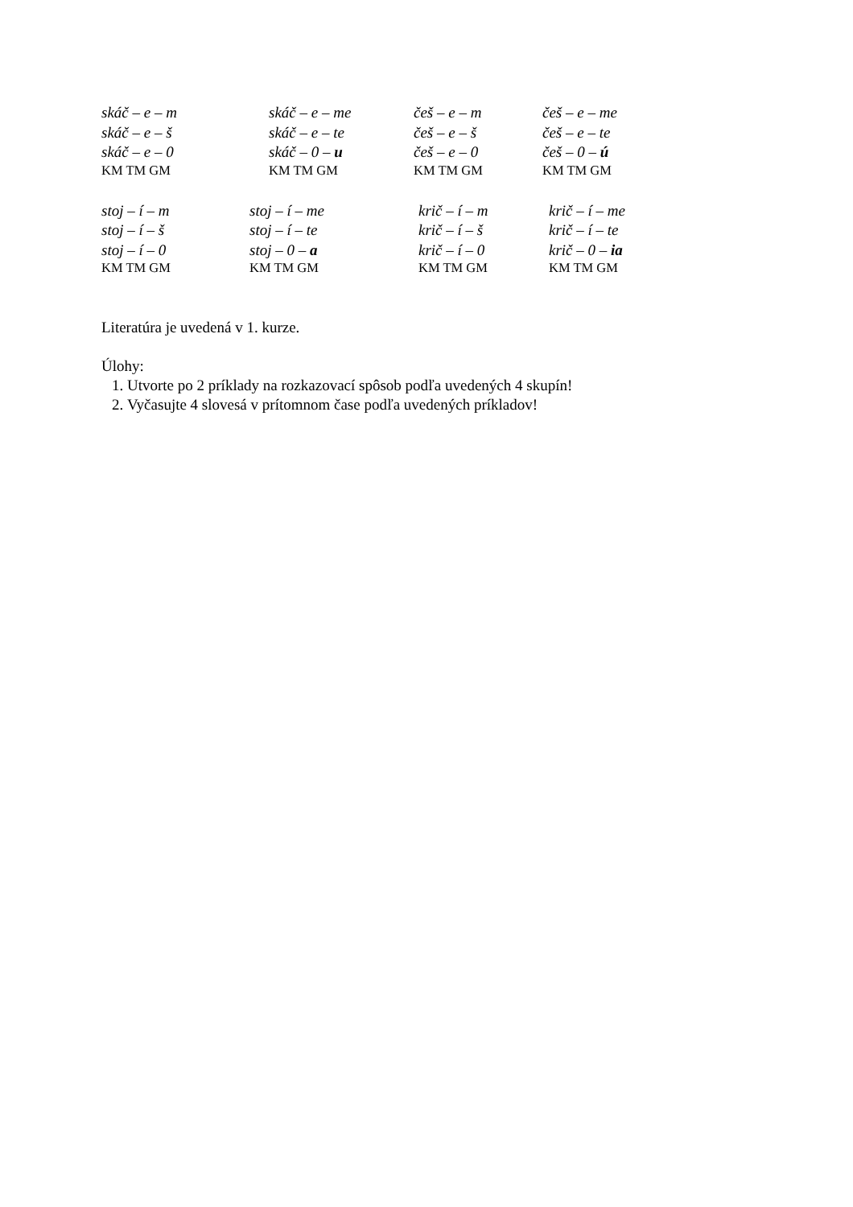skáč – e – m
skáč – e – š
skáč – e – 0
skáč – e – me
skáč – e – te
skáč – 0 – u
češ – e – m
češ – e – š
češ – e – 0
češ – e – me
češ – e – te
češ – 0 – ú
KM TM GM
KM TM GM
KM TM GM
KM TM GM
stoj – í – m
stoj – í – š
stoj – í – 0
stoj – í – me
stoj – í – te
stoj – 0 – a
krič – í – m
krič – í – š
krič – í – 0
krič – í – me
krič – í – te
krič – 0 – ia
KM TM GM
KM TM GM
KM TM GM
KM TM GM
Literatúra je uvedená v 1. kurze.
Úlohy:
1. Utvorte po 2 príklady na rozkazovací spôsob podľa uvedených 4 skupín!
2. Vyčasujte 4 slovesá v prítomnom čase podľa uvedených príkladov!